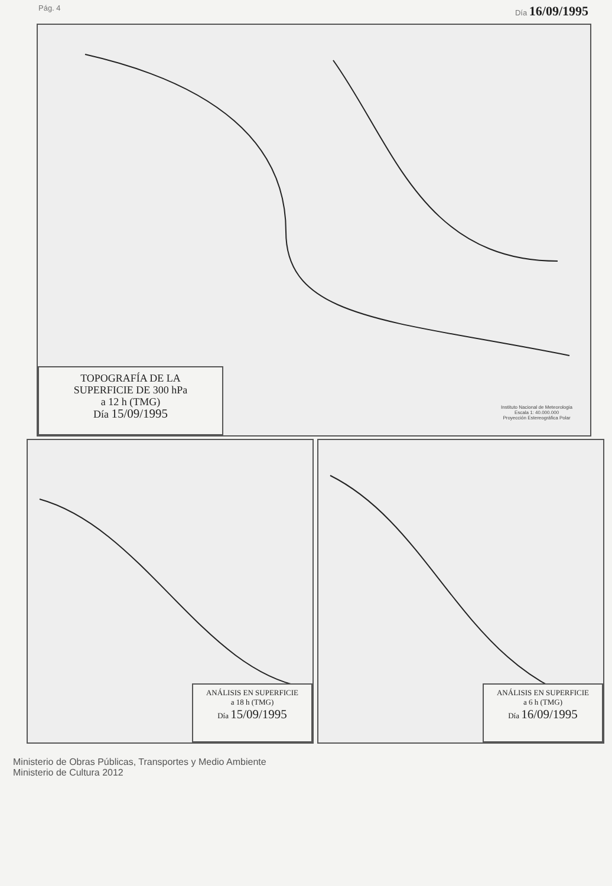Pág. 4 Día 16/09/1995
TOPOGRAFÍA DE LA
SUPERFICIE DE 300 hPa
a 12 h (TMG)
Día 15/09/1995
Instituto Nacional de Meteorologia
Escala 1: 40.000.000
Proyección Estereográfica Polar
ANÁLISIS EN SUPERFICIE
a 18 h (TMG)
Día 15/09/1995
ANÁLISIS EN SUPERFICIE
a 6 h (TMG)
Día 16/09/1995
Ministerio de Obras Públicas, Transportes y Medio Ambiente
Ministerio de Cultura 2012